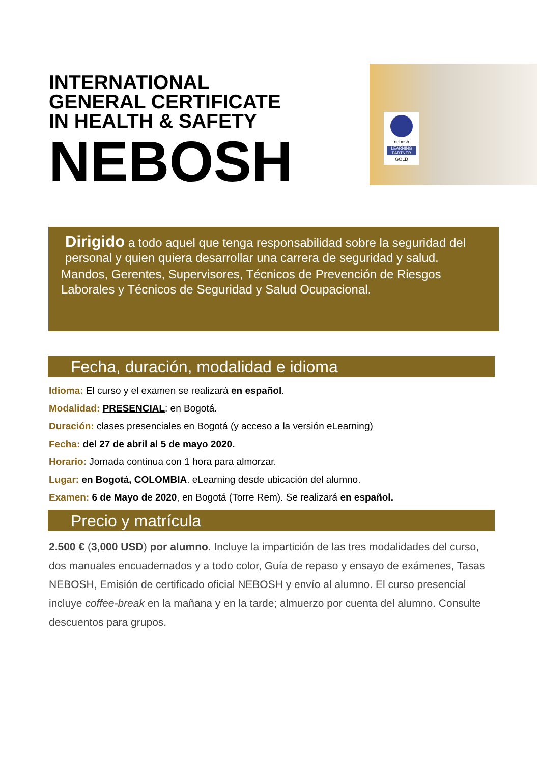INTERNATIONAL
GENERAL CERTIFICATE
IN HEALTH & SAFETY
NEBOSH
nebosh
LEARNING PARTNER
GOLD
Dirigido a todo aquel que tenga responsabilidad sobre la seguridad del personal y quien quiera desarrollar una carrera de seguridad y salud.
Mandos, Gerentes, Supervisores, Técnicos de Prevención de Riesgos Laborales y Técnicos de Seguridad y Salud Ocupacional.
Fecha, duración, modalidad e idioma
Idioma: El curso y el examen se realizará en español.
Modalidad: PRESENCIAL: en Bogotá.
Duración: clases presenciales en Bogotá (y acceso a la versión eLearning)
Fecha: del 27 de abril al 5 de mayo 2020.
Horario: Jornada continua con 1 hora para almorzar.
Lugar: en Bogotá, COLOMBIA. eLearning desde ubicación del alumno.
Examen: 6 de Mayo de 2020, en Bogotá (Torre Rem). Se realizará en español.
Precio y matrícula
2.500 € (3,000 USD) por alumno. Incluye la impartición de las tres modalidades del curso, dos manuales encuadernados y a todo color, Guía de repaso y ensayo de exámenes, Tasas NEBOSH, Emisión de certificado oficial NEBOSH y envío al alumno. El curso presencial incluye coffee-break en la mañana y en la tarde; almuerzo por cuenta del alumno. Consulte descuentos para grupos.